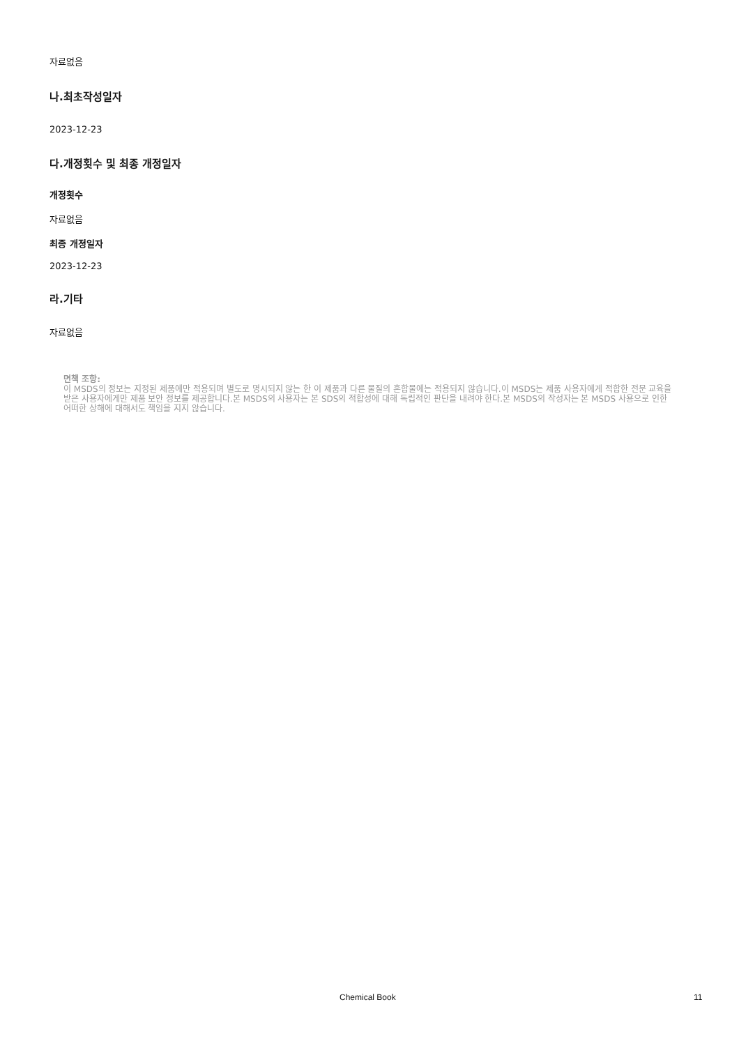자료없음
나.최초작성일자
2023-12-23
다.개정횟수 및 최종 개정일자
개정횟수
자료없음
최종 개정일자
2023-12-23
라.기타
자료없음
면책 조항:
이 MSDS의 정보는 지정된 제품에만 적용되며 별도로 명시되지 않는 한 이 제품과 다른 물질의 혼합물에는 적용되지 않습니다.이 MSDS는 제품 사용자에게 적합한 전문 교육을 받은 사용자에게만 제품 보안 정보를 제공합니다.본 MSDS의 사용자는 본 SDS의 적합성에 대해 독립적인 판단을 내려야 한다.본 MSDS의 작성자는 본 MSDS 사용으로 인한 어떠한 상해에 대해서도 책임을 지지 않습니다.
Chemical Book 11